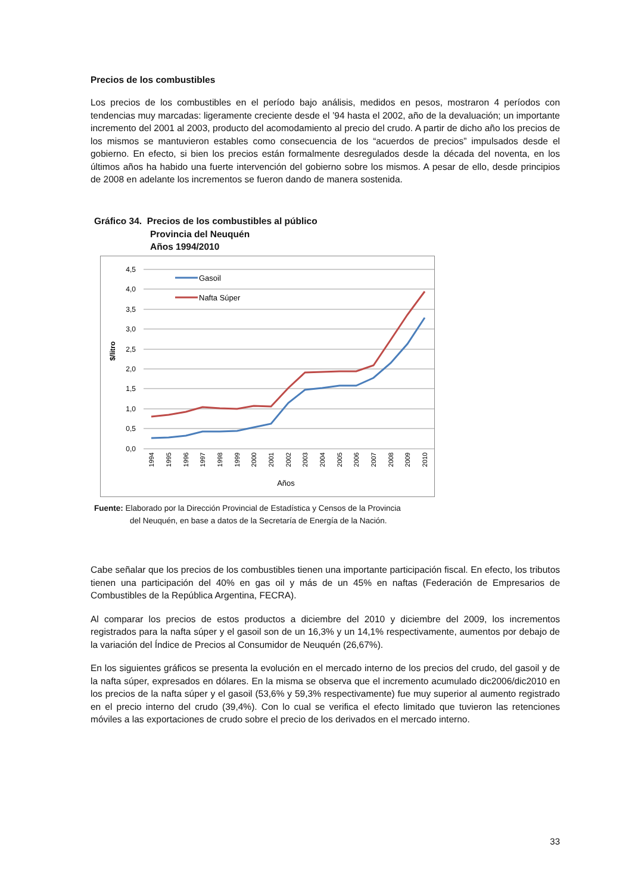Precios de los combustibles
Los precios de los combustibles en el período bajo análisis, medidos en pesos, mostraron 4 períodos con tendencias muy marcadas: ligeramente creciente desde el ’94 hasta el 2002, año de la devaluación; un importante incremento del 2001 al 2003, producto del acomodamiento al precio del crudo. A partir de dicho año los precios de los mismos se mantuvieron estables como consecuencia de los “acuerdos de precios” impulsados desde el gobierno. En efecto, si bien los precios están formalmente desregulados desde la década del noventa, en los últimos años ha habido una fuerte intervención del gobierno sobre los mismos. A pesar de ello, desde principios de 2008 en adelante los incrementos se fueron dando de manera sostenida.
Gráfico 34. Precios de los combustibles al público
Provincia del Neuquén
Años 1994/2010
4,5
4,0
3,5
3,0
2,5
2,0
1,5
1,0
0,5
0,0
$/litro
Gasoil
Nafta Súper
1994
1995
1996
1997
1998
1999
2000
2001
2002
2003
2004
2005
2006
2007
2008
2009
2010
Años
Fuente: Elaborado por la Dirección Provincial de Estadística y Censos de la Provincia
del Neuquén, en base a datos de la Secretaría de Energía de la Nación.
Cabe señalar que los precios de los combustibles tienen una importante participación fiscal. En efecto, los tributos tienen una participación del 40% en gas oil y más de un 45% en naftas (Federación de Empresarios de Combustibles de la República Argentina, FECRA).
Al comparar los precios de estos productos a diciembre del 2010 y diciembre del 2009, los incrementos registrados para la nafta súper y el gasoil son de un 16,3% y un 14,1% respectivamente, aumentos por debajo de la variación del Índice de Precios al Consumidor de Neuquén (26,67%).
En los siguientes gráficos se presenta la evolución en el mercado interno de los precios del crudo, del gasoil y de la nafta súper, expresados en dólares. En la misma se observa que el incremento acumulado dic2006/dic2010 en los precios de la nafta súper y el gasoil (53,6% y 59,3% respectivamente) fue muy superior al aumento registrado en el precio interno del crudo (39,4%). Con lo cual se verifica el efecto limitado que tuvieron las retenciones móviles a las exportaciones de crudo sobre el precio de los derivados en el mercado interno.
33